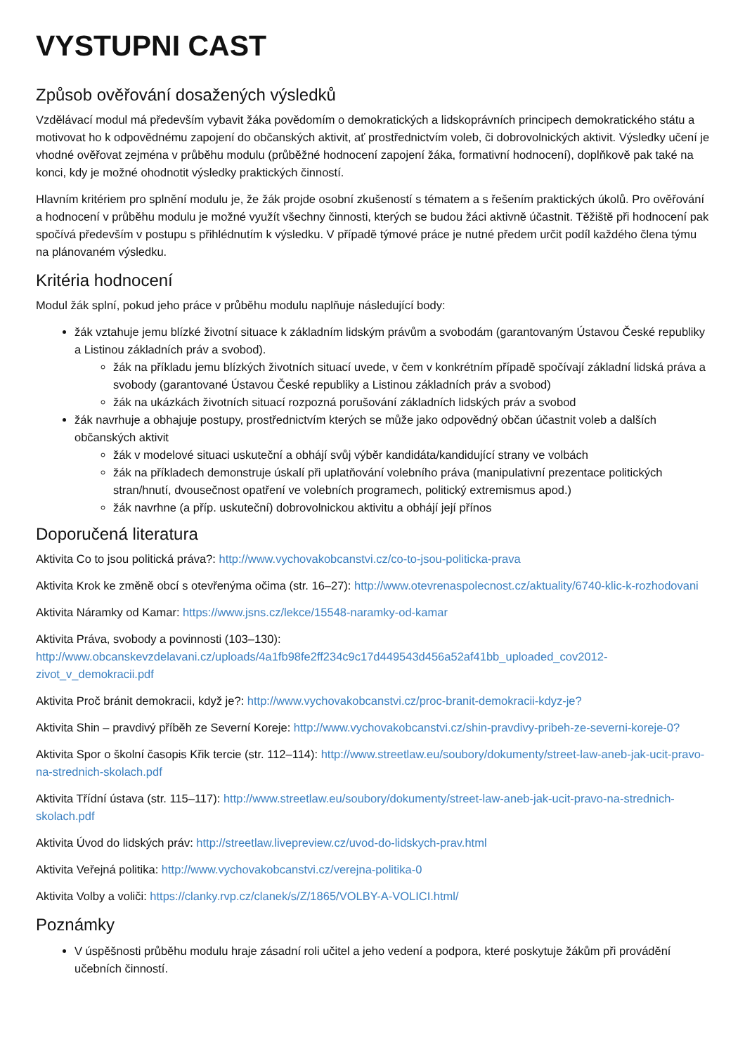VYSTUPNI CAST
Způsob ověřování dosažených výsledků
Vzdělávací modul má především vybavit žáka povědomím o demokratických a lidskoprávních principech demokratického státu a motivovat ho k odpovědnému zapojení do občanských aktivit, ať prostřednictvím voleb, či dobrovolnických aktivit. Výsledky učení je vhodné ověřovat zejména v průběhu modulu (průběžné hodnocení zapojení žáka, formativní hodnocení), doplňkově pak také na konci, kdy je možné ohodnotit výsledky praktických činností.
Hlavním kritériem pro splnění modulu je, že žák projde osobní zkušeností s tématem a s řešením praktických úkolů. Pro ověřování a hodnocení v průběhu modulu je možné využít všechny činnosti, kterých se budou žáci aktivně účastnit. Těžiště při hodnocení pak spočívá především v postupu s přihlédnutím k výsledku. V případě týmové práce je nutné předem určit podíl každého člena týmu na plánovaném výsledku.
Kritéria hodnocení
Modul žák splní, pokud jeho práce v průběhu modulu naplňuje následující body:
žák vztahuje jemu blízké životní situace k základním lidským právům a svobodám (garantovaným Ústavou České republiky a Listinou základních práv a svobod).
žák na příkladu jemu blízkých životních situací uvede, v čem v konkrétním případě spočívají základní lidská práva a svobody (garantované Ústavou České republiky a Listinou základních práv a svobod)
žák na ukázkách životních situací rozpozná porušování základních lidských práv a svobod
žák navrhuje a obhajuje postupy, prostřednictvím kterých se může jako odpovědný občan účastnit voleb a dalších občanských aktivit
žák v modelové situaci uskuteční a obhájí svůj výběr kandidáta/kandidující strany ve volbách
žák na příkladech demonstruje úskalí při uplatňování volebního práva (manipulativní prezentace politických stran/hnutí, dvousečnost opatření ve volebních programech, politický extremismus apod.)
žák navrhne (a příp. uskuteční) dobrovolnickou aktivitu a obhájí její přínos
Doporučená literatura
Aktivita Co to jsou politická práva?: http://www.vychovakobcanstvi.cz/co-to-jsou-politicka-prava
Aktivita Krok ke změně obcí s otevřenýma očima (str. 16–27): http://www.otevrenaspolecnost.cz/aktuality/6740-klic-k-rozhodovani
Aktivita Náramky od Kamar: https://www.jsns.cz/lekce/15548-naramky-od-kamar
Aktivita Práva, svobody a povinnosti (103–130): http://www.obcanskevzdelavani.cz/uploads/4a1fb98fe2ff234c9c17d449543d456a52af41bb_uploaded_cov2012-zivot_v_demokracii.pdf
Aktivita Proč bránit demokracii, když je?: http://www.vychovakobcanstvi.cz/proc-branit-demokracii-kdyz-je?
Aktivita Shin – pravdivý příběh ze Severní Koreje: http://www.vychovakobcanstvi.cz/shin-pravdivy-pribeh-ze-severni-koreje-0?
Aktivita Spor o školní časopis Křik tercie (str. 112–114): http://www.streetlaw.eu/soubory/dokumenty/street-law-aneb-jak-ucit-pravo-na-strednich-skolach.pdf
Aktivita Třídní ústava (str. 115–117): http://www.streetlaw.eu/soubory/dokumenty/street-law-aneb-jak-ucit-pravo-na-strednich-skolach.pdf
Aktivita Úvod do lidských práv: http://streetlaw.livepreview.cz/uvod-do-lidskych-prav.html
Aktivita Veřejná politika: http://www.vychovakobcanstvi.cz/verejna-politika-0
Aktivita Volby a voliči: https://clanky.rvp.cz/clanek/s/Z/1865/VOLBY-A-VOLICI.html/
Poznámky
V úspěšnosti průběhu modulu hraje zásadní roli učitel a jeho vedení a podpora, které poskytuje žákům při provádění učebních činností.